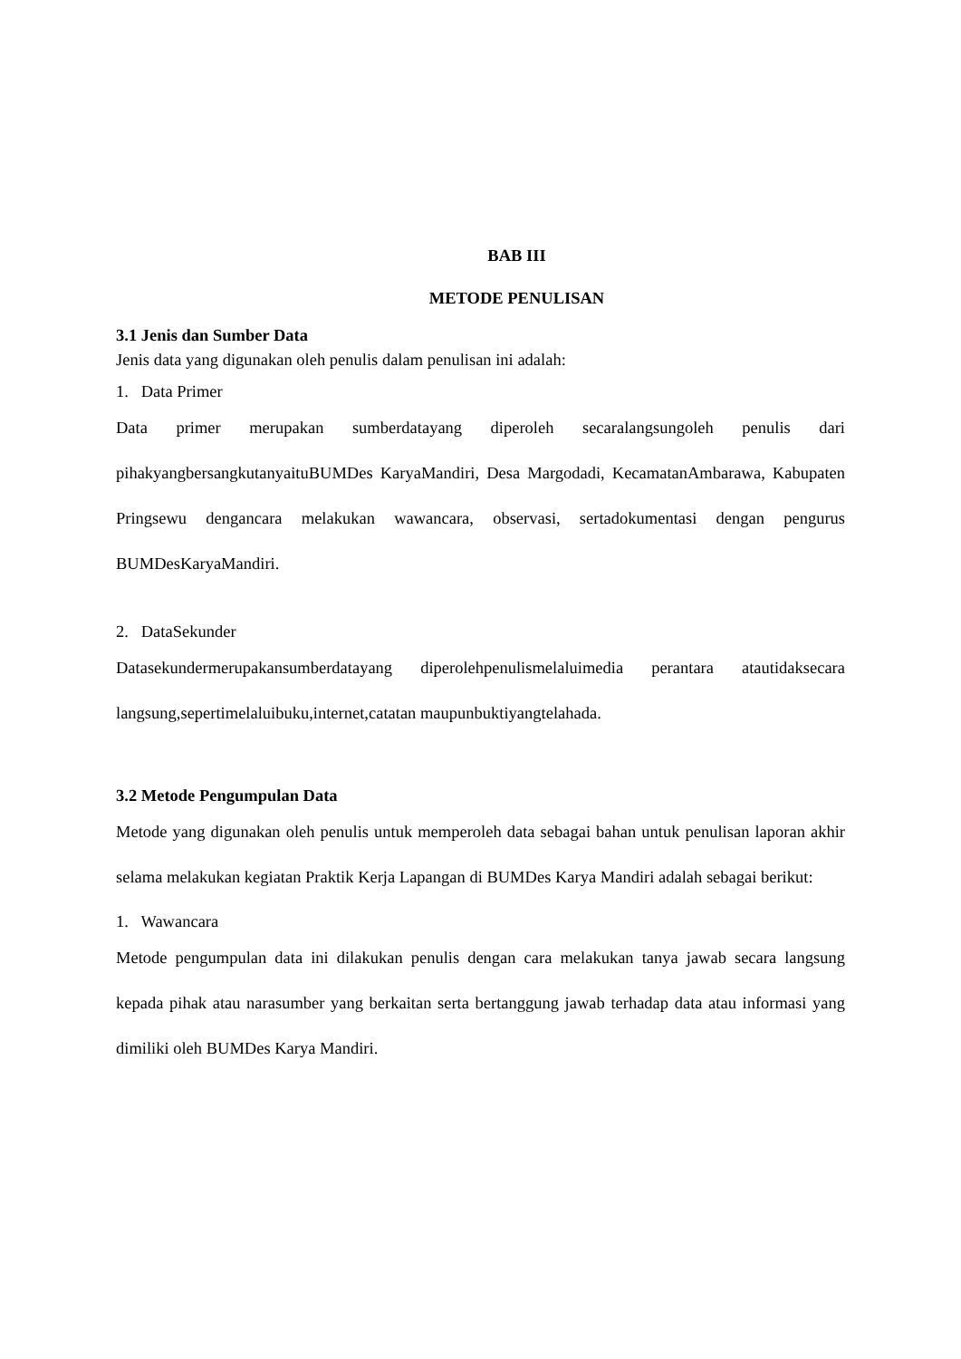BAB III
METODE PENULISAN
3.1 Jenis dan Sumber Data
Jenis data yang digunakan oleh penulis dalam penulisan ini adalah:
1. Data Primer
Data primer merupakan sumberdatayang diperoleh secaralangsungoleh penulis dari pihakyangbersangkutanyaituBUMDes KaryaMandiri, Desa Margodadi, KecamatanAmbarawa, Kabupaten Pringsewu dengancara melakukan wawancara, observasi, sertadokumentasi dengan pengurus BUMDesKaryaMandiri.
2. DataSekunder
Datasekundermerupakansumberdatayang diperolehpenulismelaluimedia perantara atautidaksecara langsung,sepertimelaluibuku,internet,catatan maupunbuktiyangtelahada.
3.2 Metode Pengumpulan Data
Metode yang digunakan oleh penulis untuk memperoleh data sebagai bahan untuk penulisan laporan akhir selama melakukan kegiatan Praktik Kerja Lapangan di BUMDes Karya Mandiri adalah sebagai berikut:
1. Wawancara
Metode pengumpulan data ini dilakukan penulis dengan cara melakukan tanya jawab secara langsung kepada pihak atau narasumber yang berkaitan serta bertanggung jawab terhadap data atau informasi yang dimiliki oleh BUMDes Karya Mandiri.